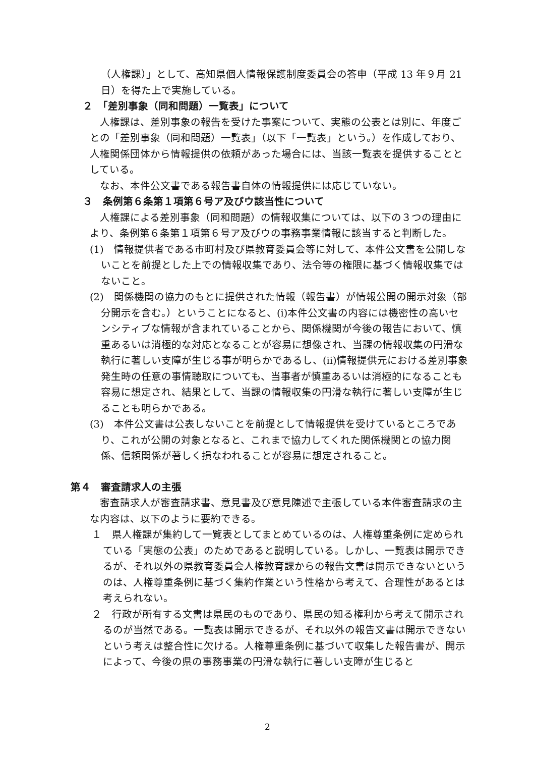（人権課）」として、高知県個人情報保護制度委員会の答申（平成 13 年９月 21 日）を得た上で実施している。
２　「差別事象（同和問題）一覧表」について
　人権課は、差別事象の報告を受けた事案について、実態の公表とは別に、年度ごとの「差別事象（同和問題）一覧表」（以下「一覧表」という。）を作成しており、人権関係団体から情報提供の依頼があった場合には、当該一覧表を提供することとしている。
　なお、本件公文書である報告書自体の情報提供には応じていない。
３　条例第６条第１項第６号ア及びウ該当性について
　人権課による差別事象（同和問題）の情報収集については、以下の３つの理由により、条例第６条第１項第６号ア及びウの事務事業情報に該当すると判断した。
(1)　情報提供者である市町村及び県教育委員会等に対して、本件公文書を公開しないことを前提とした上での情報収集であり、法令等の権限に基づく情報収集ではないこと。
(2)　関係機関の協力のもとに提供された情報（報告書）が情報公開の開示対象（部分開示を含む。）ということになると、(i)本件公文書の内容には機密性の高いセンシティブな情報が含まれていることから、関係機関が今後の報告において、慎重あるいは消極的な対応となることが容易に想像され、当課の情報収集の円滑な執行に著しい支障が生じる事が明らかであるし、(ii)情報提供元における差別事象発生時の任意の事情聴取についても、当事者が慎重あるいは消極的になることも容易に想定され、結果として、当課の情報収集の円滑な執行に著しい支障が生じることも明らかである。
(3)　本件公文書は公表しないことを前提として情報提供を受けているところであり、これが公開の対象となると、これまで協力してくれた関係機関との協力関係、信頼関係が著しく損なわれることが容易に想定されること。
第４　審査請求人の主張
　審査請求人が審査請求書、意見書及び意見陳述で主張している本件審査請求の主な内容は、以下のように要約できる。
１　県人権課が集約して一覧表としてまとめているのは、人権尊重条例に定められている「実態の公表」のためであると説明している。しかし、一覧表は開示できるが、それ以外の県教育委員会人権教育課からの報告文書は開示できないというのは、人権尊重条例に基づく集約作業という性格から考えて、合理性があるとは考えられない。
２　行政が所有する文書は県民のものであり、県民の知る権利から考えて開示されるのが当然である。一覧表は開示できるが、それ以外の報告文書は開示できないという考えは整合性に欠ける。人権尊重条例に基づいて収集した報告書が、開示によって、今後の県の事務事業の円滑な執行に著しい支障が生じると
2